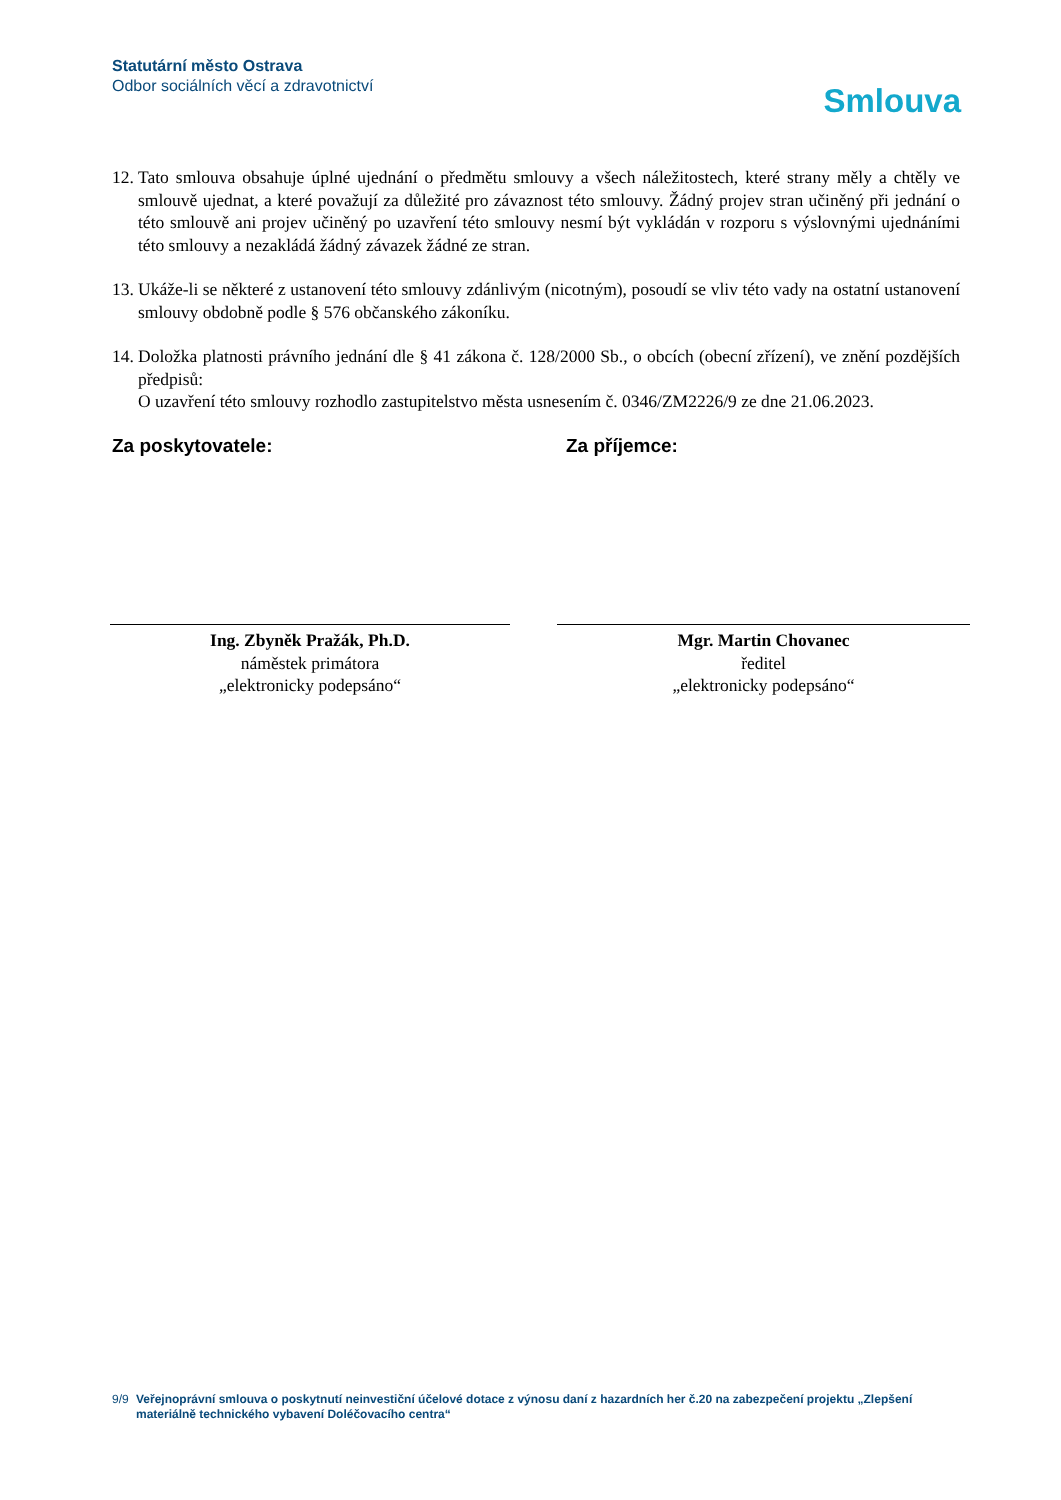Statutární město Ostrava
Odbor sociálních věcí a zdravotnictví
Smlouva
12. Tato smlouva obsahuje úplné ujednání o předmětu smlouvy a všech náležitostech, které strany měly a chtěly ve smlouvě ujednat, a které považují za důležité pro závaznost této smlouvy. Žádný projev stran učiněný při jednání o této smlouvě ani projev učiněný po uzavření této smlouvy nesmí být vykládán v rozporu s výslovnými ujednáními této smlouvy a nezakládá žádný závazek žádné ze stran.
13. Ukáže-li se některé z ustanovení této smlouvy zdánlivým (nicotným), posoudí se vliv této vady na ostatní ustanovení smlouvy obdobně podle § 576 občanského zákoníku.
14. Doložka platnosti právního jednání dle § 41 zákona č. 128/2000 Sb., o obcích (obecní zřízení), ve znění pozdějších předpisů:
O uzavření této smlouvy rozhodlo zastupitelstvo města usnesením č. 0346/ZM2226/9 ze dne 21.06.2023.
Za poskytovatele: Za příjemce:
Ing. Zbyněk Pražák, Ph.D.
náměstek primátora
„elektronicky podepsáno“
Mgr. Martin Chovanec
ředitel
„elektronicky podepsáno“
9/9 Veřejnoprávní smlouva o poskytnutí neinvestiční účelové dotace z výnosu daní z hazardních her č.20 na zabezpečení projektu „Zlepšení materiálně technického vybavení Doléčovacího centra“